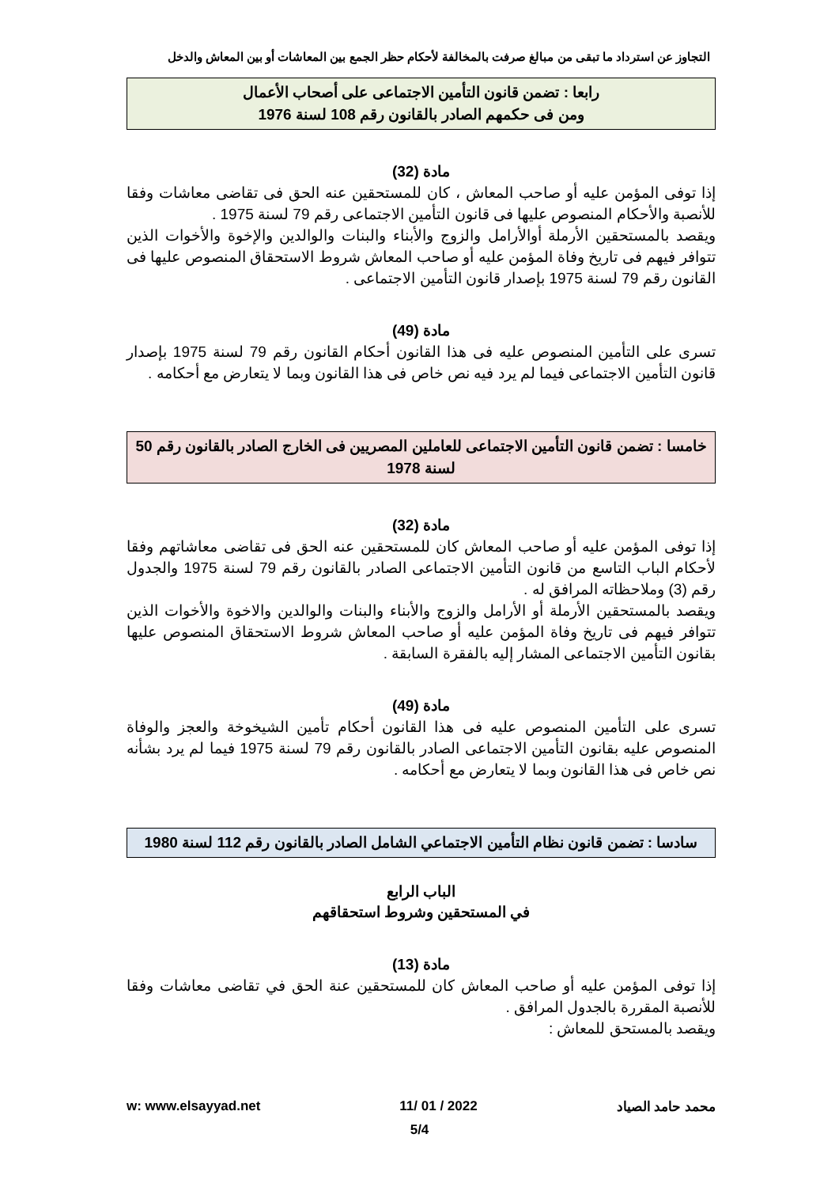التجاوز عن استرداد ما تبقى من مبالغ صرفت بالمخالفة لأحكام حظر الجمع بين المعاشات أو بين المعاش والدخل
رابعا : تضمن قانون التأمين الاجتماعى على أصحاب الأعمال
ومن فى حكمهم الصادر بالقانون رقم 108 لسنة 1976
مادة (32)
إذا توفى المؤمن عليه أو صاحب المعاش ، كان للمستحقين عنه الحق فى تقاضى معاشات وفقا للأنصبة والأحكام المنصوص عليها فى قانون التأمين الاجتماعى رقم 79 لسنة 1975 .
ويقصد بالمستحقين الأرملة أوالأرامل والزوج والأبناء والبنات والوالدين والإخوة والأخوات الذين تتوافر فيهم فى تاريخ وفاة المؤمن عليه أو صاحب المعاش شروط الاستحقاق المنصوص عليها فى القانون رقم 79 لسنة 1975 بإصدار قانون التأمين الاجتماعى .
مادة (49)
تسرى على التأمين المنصوص عليه فى هذا القانون أحكام القانون رقم 79 لسنة 1975 بإصدار قانون التأمين الاجتماعى فيما لم يرد فيه نص خاص فى هذا القانون وبما لا يتعارض مع أحكامه .
خامسا : تضمن قانون التأمين الاجتماعى للعاملين المصريين فى الخارج الصادر بالقانون رقم 50 لسنة 1978
مادة (32)
إذا توفى المؤمن عليه أو صاحب المعاش كان للمستحقين عنه الحق فى تقاضى معاشاتهم وفقا لأحكام الباب التاسع من قانون التأمين الاجتماعى الصادر بالقانون رقم 79 لسنة 1975 والجدول رقم (3) وملاحظاته المرافق له .
ويقصد بالمستحقين الأرملة أو الأرامل والزوج والأبناء والبنات والوالدين والاخوة والأخوات الذين تتوافر فيهم فى تاريخ وفاة المؤمن عليه أو صاحب المعاش شروط الاستحقاق المنصوص عليها بقانون التأمين الاجتماعى المشار إليه بالفقرة السابقة .
مادة (49)
تسرى على التأمين المنصوص عليه فى هذا القانون أحكام تأمين الشيخوخة والعجز والوفاة المنصوص عليه بقانون التأمين الاجتماعى الصادر بالقانون رقم 79 لسنة 1975 فيما لم يرد بشأنه نص خاص فى هذا القانون وبما لا يتعارض مع أحكامه .
سادسا : تضمن قانون نظام التأمين الاجتماعي الشامل الصادر بالقانون رقم 112 لسنة 1980
الباب الرابع
في المستحقين وشروط استحقاقهم
مادة (13)
إذا توفى المؤمن عليه أو صاحب المعاش كان للمستحقين عنة الحق في تقاضى معاشات وفقا للأنصبة المقررة بالجدول المرافق .
ويقصد بالمستحق للمعاش :
محمد حامد الصياد 2022 / 01 /11 w: www.elsayyad.net
5/4